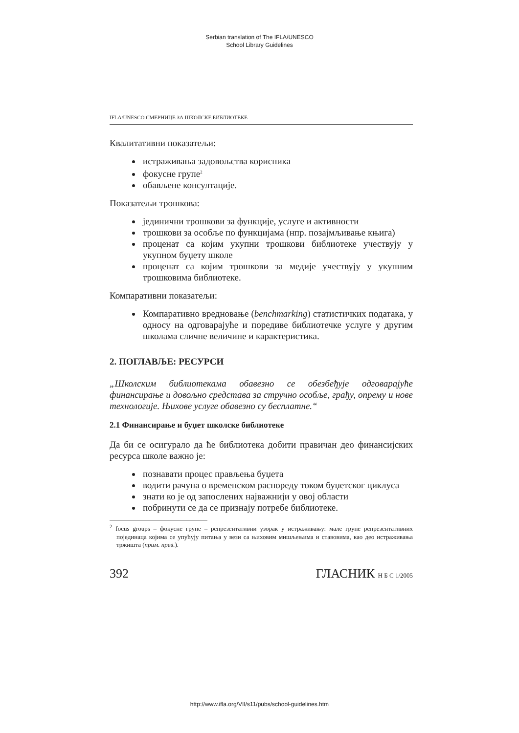Serbian translation of The IFLA/UNESCO
School Library Guidelines
IFLA/UNESCO СМЕРНИЦЕ ЗА ШКОЛСКЕ БИБЛИОТЕКЕ
Квалитативни показатељи:
истраживања задовољства корисника
фокусне групе<sup>2</sup>
обављене консултације.
Показатељи трошкова:
јединични трошкови за функције, услуге и активности
трошкови за особље по функцијама (нпр. позајмљивање књига)
проценат са којим укупни трошкови библиотеке учествују у укупном буџету школе
проценат са којим трошкови за медије учествују у укупним трошковима библиотеке.
Компаративни показатељи:
Компаративно вредновање (benchmarking) статистичких података, у односу на одговарајуће и поредиве библиотечке услуге у другим школама сличне величине и карактеристика.
2. ПОГЛАВЉЕ: РЕСУРСИ
„Школским библиотекама обавезно се обезбеђује одговарајуће финансирање и довољно средстава за стручно особље, грађу, опрему и нове технологије. Њихове услуге обавезно су бесплатне.“
2.1 Финансирање и буџет школске библиотеке
Да би се осигурало да ће библиотека добити правичан део финансијских ресурса школе важно је:
познавати процес прављења буџета
водити рачуна о временском распореду током буџетског циклуса
знати ко је од запослених најважнији у овој области
побринути се да се признају потребе библиотеке.
<sup>2</sup> focus groups – фокусне групе – репрезентативни узорак у истраживању: мале групе репрезентативних појединаца којима се упућују питања у вези са њиховим мишљењима и ставовима, као део истраживања тржишта (прим. прев.).
392 ГЛАСНИК Н Б С 1/2005
http://www.ifla.org/VII/s11/pubs/school-guidelines.htm